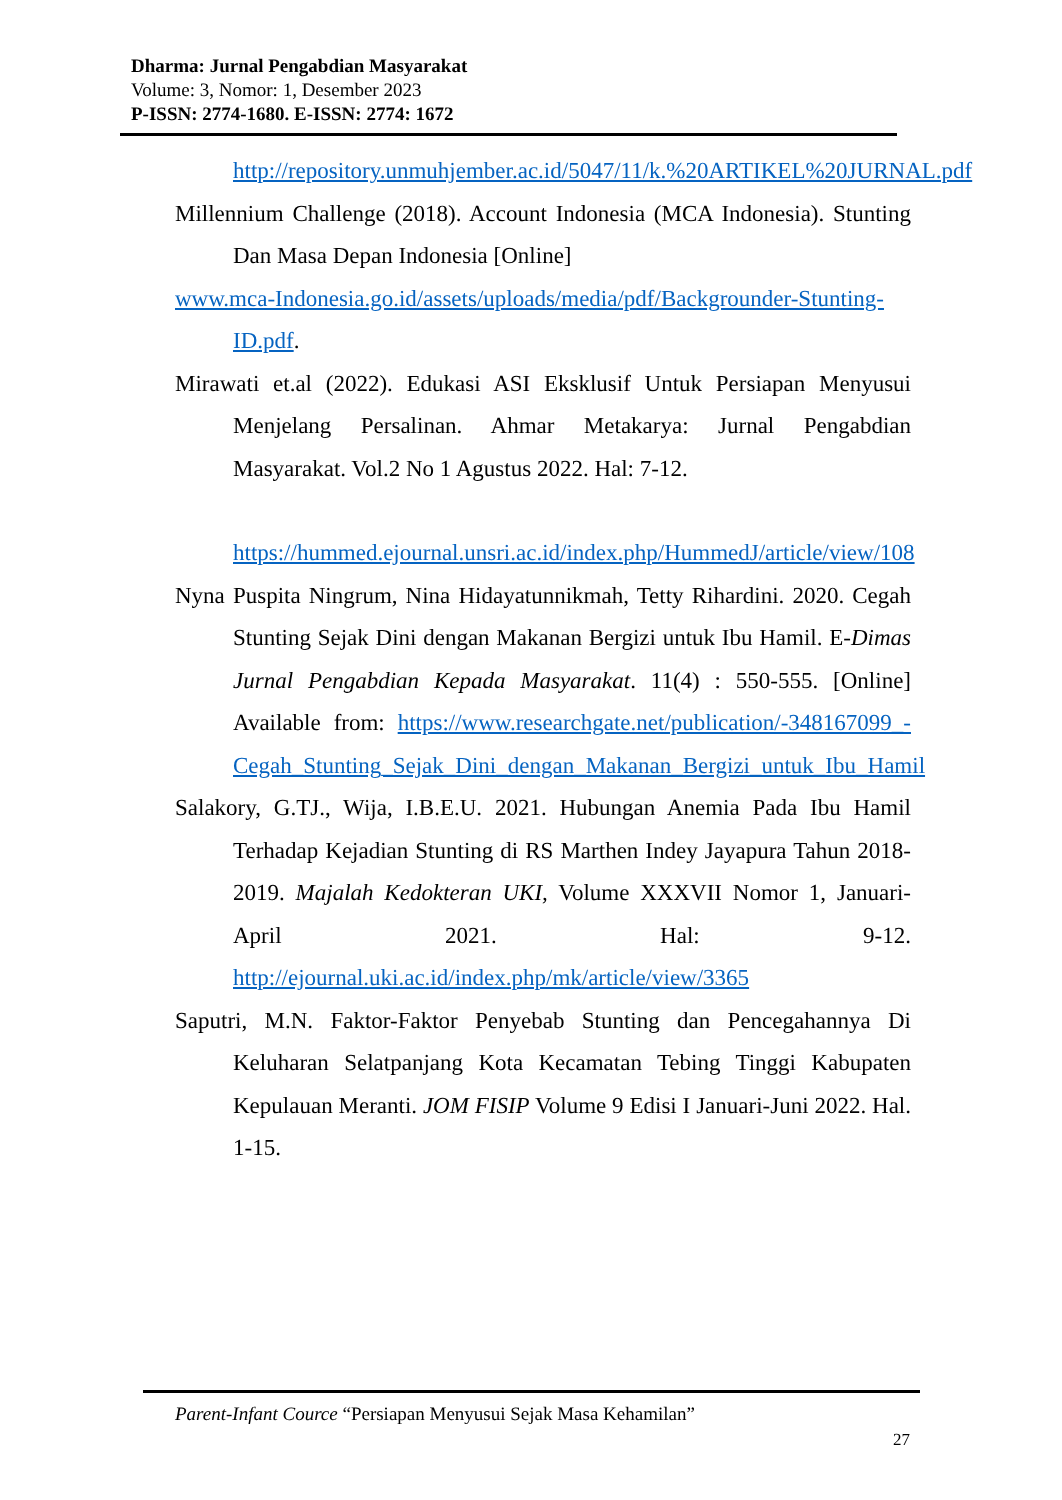Dharma: Jurnal Pengabdian Masyarakat
Volume: 3, Nomor: 1, Desember 2023
P-ISSN: 2774-1680. E-ISSN: 2774: 1672
http://repository.unmuhjember.ac.id/5047/11/k.%20ARTIKEL%20JURNAL.pdf
Millennium Challenge (2018). Account Indonesia (MCA Indonesia). Stunting Dan Masa Depan Indonesia [Online]
www.mca-Indonesia.go.id/assets/uploads/media/pdf/Backgrounder-Stunting-ID.pdf.
Mirawati et.al (2022). Edukasi ASI Eksklusif Untuk Persiapan Menyusui Menjelang Persalinan. Ahmar Metakarya: Jurnal Pengabdian Masyarakat. Vol.2 No 1 Agustus 2022. Hal: 7-12.
https://hummed.ejournal.unsri.ac.id/index.php/HummedJ/article/view/108
Nyna Puspita Ningrum, Nina Hidayatunnikmah, Tetty Rihardini. 2020. Cegah Stunting Sejak Dini dengan Makanan Bergizi untuk Ibu Hamil. E-Dimas Jurnal Pengabdian Kepada Masyarakat. 11(4) : 550-555. [Online] Available from: https://www.researchgate.net/publication/-348167099_-Cegah_Stunting_Sejak_Dini_dengan_Makanan_Bergizi_untuk_Ibu_Hamil
Salakory, G.TJ., Wija, I.B.E.U. 2021. Hubungan Anemia Pada Ibu Hamil Terhadap Kejadian Stunting di RS Marthen Indey Jayapura Tahun 2018-2019. Majalah Kedokteran UKI, Volume XXXVII Nomor 1, Januari-April 2021. Hal: 9-12. http://ejournal.uki.ac.id/index.php/mk/article/view/3365
Saputri, M.N. Faktor-Faktor Penyebab Stunting dan Pencegahannya Di Keluharan Selatpanjang Kota Kecamatan Tebing Tinggi Kabupaten Kepulauan Meranti. JOM FISIP Volume 9 Edisi I Januari-Juni 2022. Hal. 1-15.
Parent-Infant Cource “Persiapan Menyusui Sejak Masa Kehamilan”
27